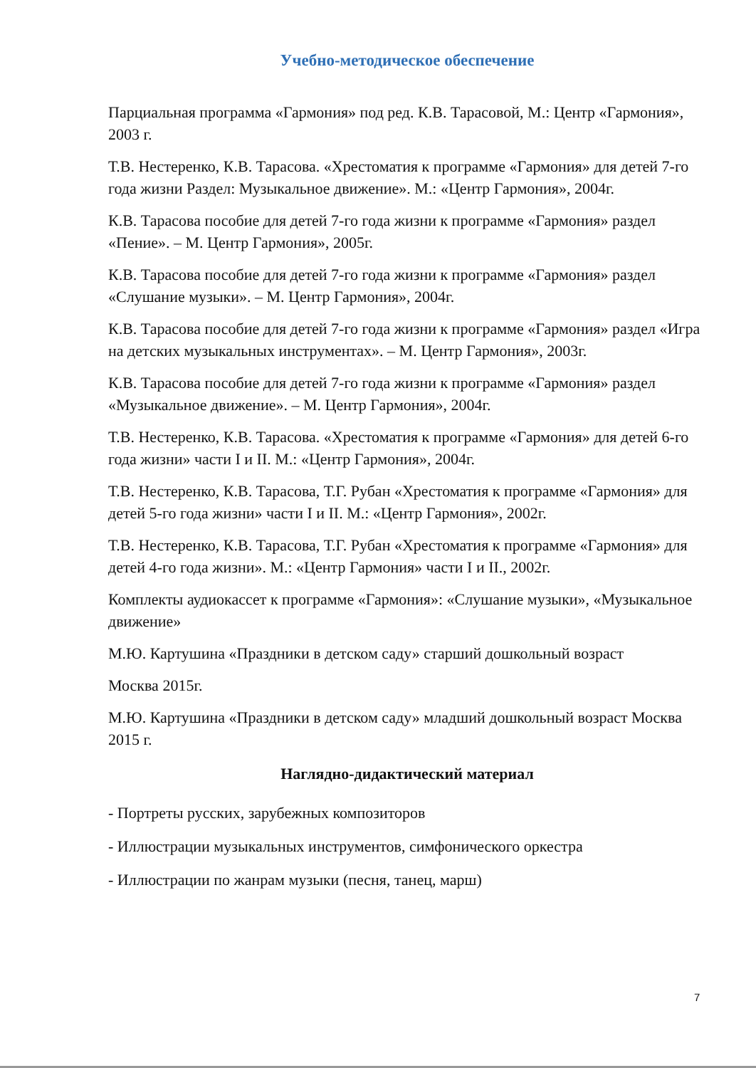Учебно-методическое обеспечение
Парциальная программа «Гармония» под ред. К.В. Тарасовой, М.: Центр «Гармония», 2003 г.
Т.В. Нестеренко, К.В. Тарасова. «Хрестоматия к программе «Гармония» для детей 7-го года жизни Раздел: Музыкальное движение». М.: «Центр Гармония», 2004г.
К.В. Тарасова пособие для детей 7-го года жизни к программе «Гармония» раздел «Пение». – М. Центр Гармония», 2005г.
К.В. Тарасова пособие для детей 7-го года жизни к программе «Гармония» раздел «Слушание музыки». – М. Центр Гармония», 2004г.
К.В. Тарасова пособие для детей 7-го года жизни к программе «Гармония» раздел «Игра на детских музыкальных инструментах». – М. Центр Гармония», 2003г.
К.В. Тарасова пособие для детей 7-го года жизни к программе «Гармония» раздел «Музыкальное движение». – М. Центр Гармония», 2004г.
Т.В. Нестеренко, К.В. Тарасова. «Хрестоматия к программе «Гармония» для детей 6-го года жизни» части I и II. М.: «Центр Гармония», 2004г.
Т.В. Нестеренко, К.В. Тарасова, Т.Г. Рубан «Хрестоматия к программе «Гармония» для детей 5-го года жизни» части I и II. М.: «Центр Гармония», 2002г.
Т.В. Нестеренко, К.В. Тарасова, Т.Г. Рубан «Хрестоматия к программе «Гармония» для детей 4-го года жизни». М.: «Центр Гармония» части I и II., 2002г.
Комплекты аудиокассет к программе «Гармония»: «Слушание музыки», «Музыкальное движение»
М.Ю. Картушина «Праздники в детском саду» старший дошкольный возраст
Москва 2015г.
М.Ю. Картушина «Праздники в детском саду» младший дошкольный возраст Москва 2015 г.
Наглядно-дидактический материал
- Портреты русских, зарубежных композиторов
- Иллюстрации музыкальных инструментов, симфонического оркестра
- Иллюстрации по жанрам музыки (песня, танец, марш)
7